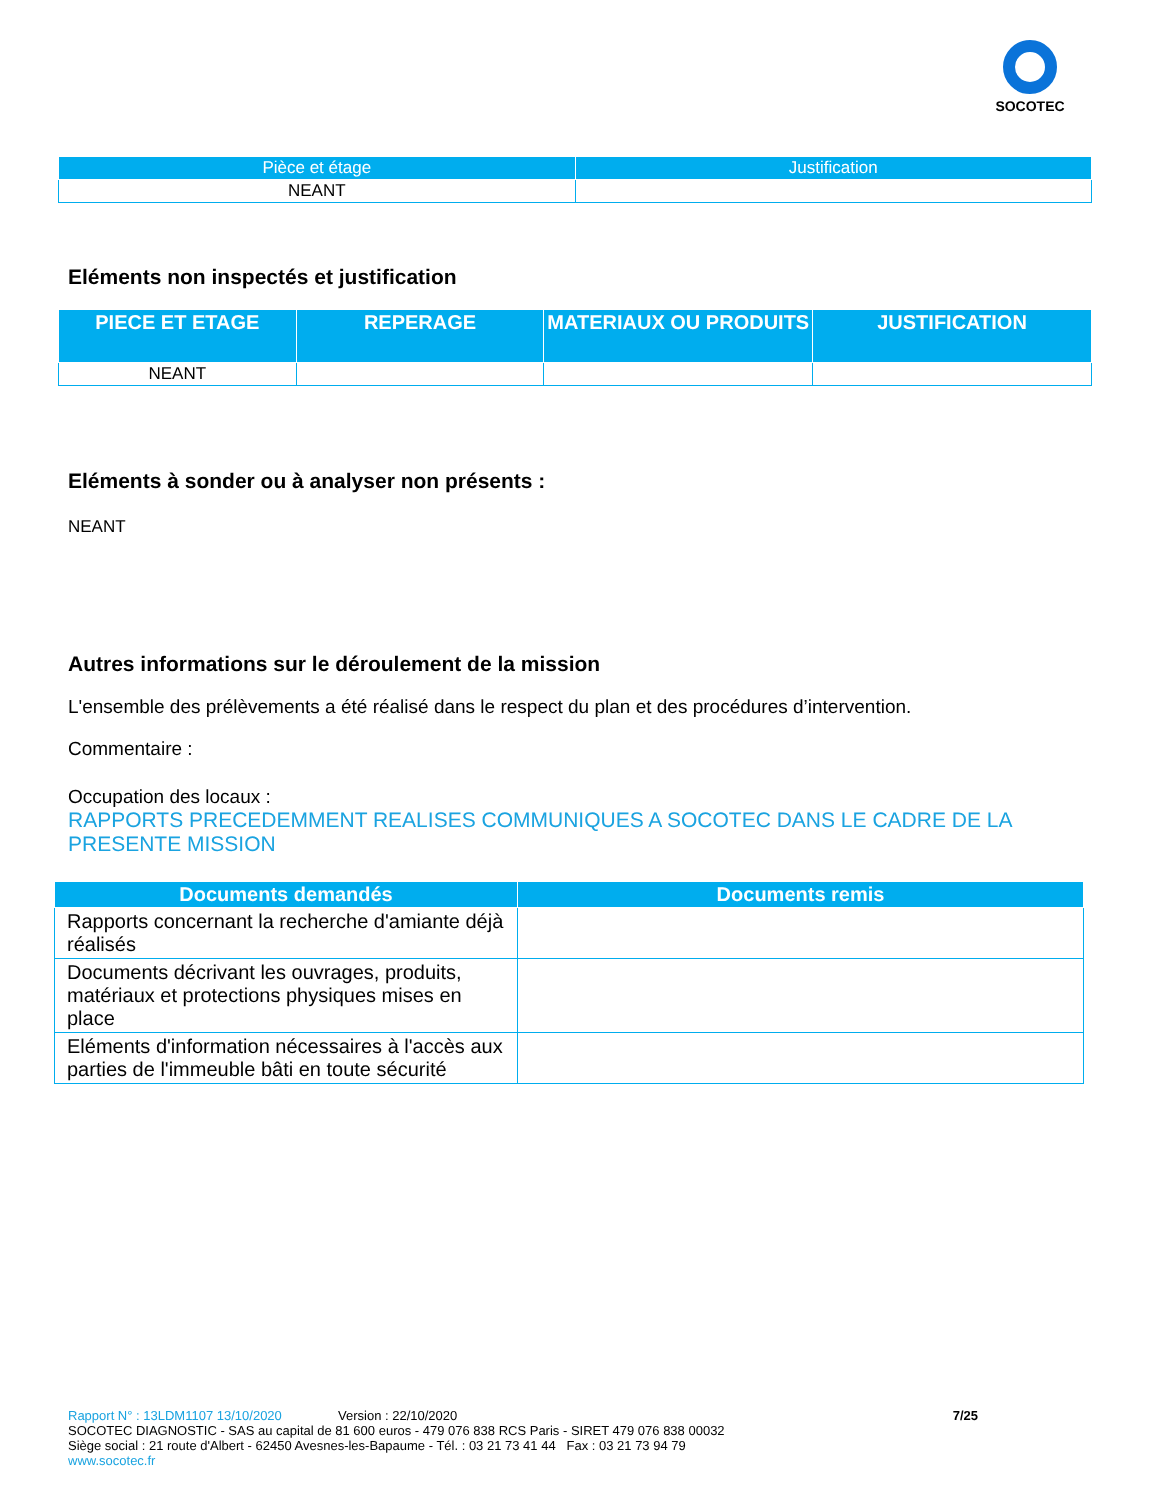SOCOTEC
| Pièce et étage | Justification |
| --- | --- |
| NEANT | |
Eléments non inspectés et justification
| PIECE ET ETAGE | REPERAGE | MATERIAUX OU PRODUITS | JUSTIFICATION |
| --- | --- | --- | --- |
| NEANT | | | |
Eléments à sonder ou à analyser non présents :
NEANT
Autres informations sur le déroulement de la mission
L'ensemble des prélèvements a été réalisé dans le respect du plan et des procédures d’intervention.
Commentaire :
Occupation des locaux :
RAPPORTS PRECEDEMMENT REALISES COMMUNIQUES A SOCOTEC DANS LE CADRE DE LA PRESENTE MISSION
| Documents demandés | Documents remis |
| --- | --- |
| Rapports concernant la recherche d'amiante déjà réalisés | |
| Documents décrivant les ouvrages, produits, matériaux et protections physiques mises en place | |
| Eléments d'information nécessaires à l'accès aux parties de l'immeuble bâti en toute sécurité | |
Rapport N° : 13LDM1107 13/10/2020 Version : 22/10/2020 7/25
SOCOTEC DIAGNOSTIC - SAS au capital de 81 600 euros - 479 076 838 RCS Paris - SIRET 479 076 838 00032
Siège social : 21 route d'Albert - 62450 Avesnes-les-Bapaume - Tél. : 03 21 73 41 44 Fax : 03 21 73 94 79
www.socotec.fr